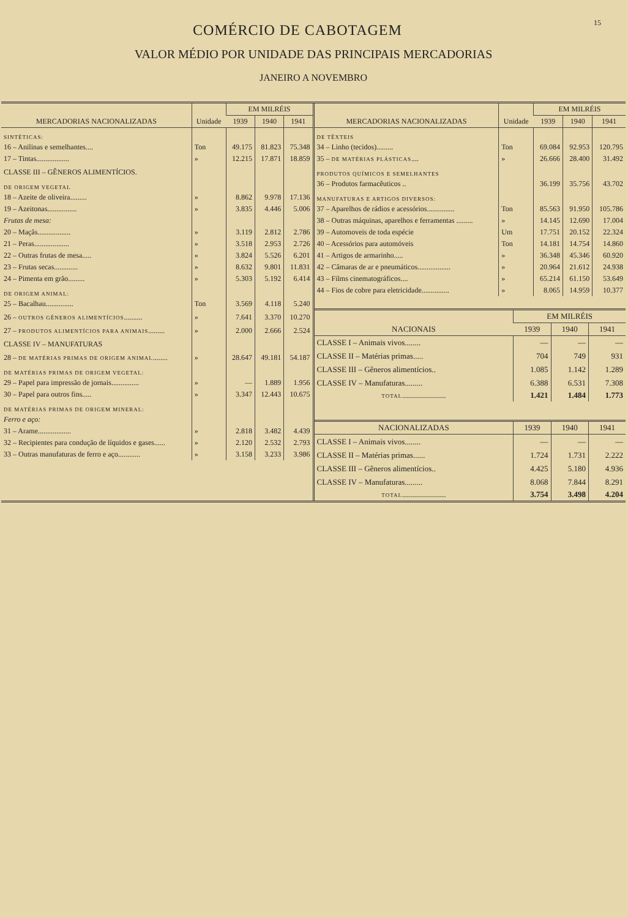15
COMÉRCIO DE CABOTAGEM
VALOR MÉDIO POR UNIDADE DAS PRINCIPAIS MERCADORIAS
JANEIRO A NOVEMBRO
| MERCADORIAS NACIONALIZADAS | Unidade | EM MILRÉIS | | |
| --- | --- | --- | --- | --- |
| | | 1939 | 1940 | 1941 |
| SINTÉTICAS: | | | | |
| 16 – Anilinas e semelhantes.... | Ton | 49.175 | 81.823 | 75.348 |
| 17 – Tintas.................. | » | 12.215 | 17.871 | 18.859 |
| CLASSE III – GÊNEROS ALIMENTÍCIOS. | | | | |
| DE ORIGEM VEGETAL | | | | |
| 18 – Azeite de oliveira......... | » | 8.862 | 9.978 | 17.136 |
| 19 – Azeitonas................ | » | 3.835 | 4.446 | 5.006 |
| Frutas de mesa: | | | | |
| 20 – Maçãs.................. | » | 3.119 | 2.812 | 2.786 |
| 21 – Peras................... | » | 3.518 | 2.953 | 2.726 |
| 22 – Outras frutas de mesa..... | » | 3.824 | 5.526 | 6.201 |
| 23 – Frutas secas............. | » | 8.632 | 9.801 | 11.831 |
| 24 – Pimenta em grão......... | » | 5.303 | 5.192 | 6.414 |
| DE ORIGEM ANIMAL: | | | | |
| 25 – Bacalhau............... | Ton | 3.569 | 4.118 | 5.240 |
| 26 – OUTROS GÊNEROS ALIMENTÍCIOS .......... | » | 7.641 | 3.370 | 10.270 |
| 27 – PRODUTOS ALIMENTÍCIOS PARA ANIMAIS ......... | » | 2.000 | 2.666 | 2.524 |
| CLASSE IV – MANUFATURAS | | | | |
| 28 – DE MATÉRIAS PRIMAS DE ORIGEM ANIMAL ........ | » | 28.647 | 49.181 | 54.187 |
| DE MATÉRIAS PRIMAS DE ORIGEM VEGETAL: | | | | |
| 29 – Papel para impressão de jornais............... | » | — | 1.889 | 1.956 |
| 30 – Papel para outros fins..... | » | 3.347 | 12.443 | 10.675 |
| DE MATÉRIAS PRIMAS DE ORIGEM MINERAL: | | | | |
| Ferro e aço: | | | | |
| 31 – Arame.................. | » | 2.818 | 3.482 | 4.439 |
| 32 – Recipientes para condução de líquidos e gases...... | » | 2.120 | 2.532 | 2.793 |
| 33 – Outras manufaturas de ferro e aço............ | » | 3.158 | 3.233 | 3.986 |
| MERCADORIAS NACIONALIZADAS | Unidade | EM MILRÉIS | | |
| --- | --- | --- | --- | --- |
| | | 1939 | 1940 | 1941 |
| DE TÊXTEIS | | | | |
| 34 – Linho (tecidos)......... | Ton | 69.084 | 92.953 | 120.795 |
| 35 – DE MATÉRIAS PLÁSTICAS .... | » | 26.666 | 28.400 | 31.492 |
| PRODUTOS QUÍMICOS E SEMELHANTES | | | | |
| 36 – Produtos farmacêuticos .. | | 36.199 | 35.756 | 43.702 |
| MANUFATURAS E ARTIGOS DIVERSOS: | | | | |
| 37 – Aparelhos de rádios e acessórios............... | Ton | 85.563 | 91.950 | 105.786 |
| 38 – Outras máquinas, aparelhos e ferramentas ......... | » | 14.145 | 12.690 | 17.004 |
| 39 – Automoveis de toda espécie | Um | 17.751 | 20.152 | 22.324 |
| 40 – Acessórios para automóveis | Ton | 14.181 | 14.754 | 14.860 |
| 41 – Artigos de armarinho..... | » | 36.348 | 45.346 | 60.920 |
| 42 – Câmaras de ar e pneumáticos.................. | » | 20.964 | 21.612 | 24.938 |
| 43 – Films cinematográficos.... | » | 65.214 | 61.150 | 53.649 |
| 44 – Fios de cobre para eletricidade............... | » | 8.065 | 14.959 | 10.377 |
| NACIONAIS | EM MILRÉIS | | |
| --- | --- | --- | --- |
| | 1939 | 1940 | 1941 |
| CLASSE I – Animais vivos........ | — | — | — |
| CLASSE II – Matérias primas..... | 704 | 749 | 931 |
| CLASSE III – Gêneros alimentícios.. | 1.085 | 1.142 | 1.289 |
| CLASSE IV – Manufaturas......... | 6.388 | 6.531 | 7.308 |
| TOTAL ...................... | 1.421 | 1.484 | 1.773 |
| NACIONALIZADAS | 1939 | 1940 | 1941 |
| --- | --- | --- | --- |
| CLASSE I – Animais vivos........ | — | — | — |
| CLASSE II – Matérias primas...... | 1.724 | 1.731 | 2.222 |
| CLASSE III – Gêneros alimentícios.. | 4.425 | 5.180 | 4.936 |
| CLASSE IV – Manufaturas......... | 8.068 | 7.844 | 8.291 |
| TOTAL ...................... | 3.754 | 3.498 | 4.204 |